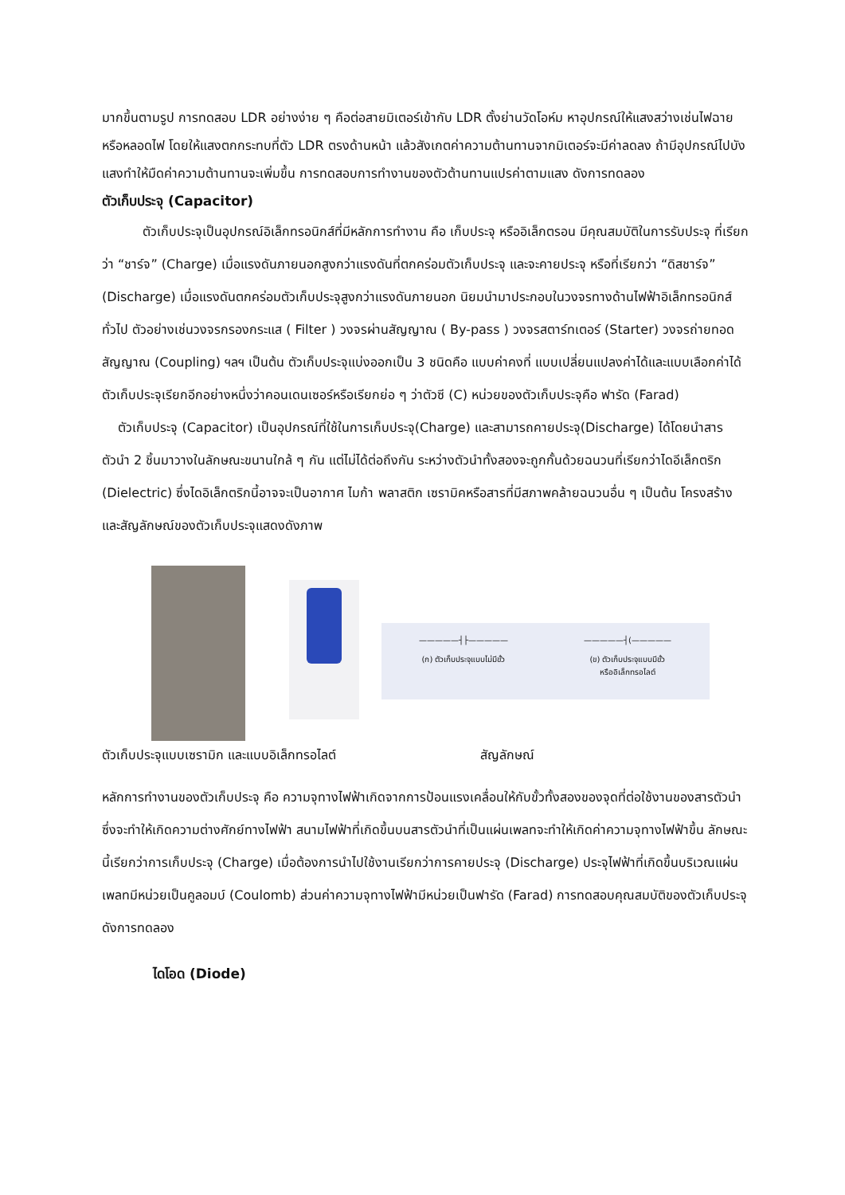มากขึ้นตามรูป การทดสอบ LDR อย่างง่าย ๆ คือต่อสายมิเตอร์เข้ากับ LDR ตั้งย่านวัดโอห์ม หาอุปกรณ์ให้แสงสว่างเช่นไฟฉายหรือหลอดไฟ โดยให้แสงตกกระทบที่ตัว LDR ตรงด้านหน้า แล้วสังเกตค่าความต้านทานจากมิเตอร์จะมีค่าลดลง ถ้ามีอุปกรณ์ไปบังแสงทำให้มืดค่าความต้านทานจะเพิ่มขึ้น การทดสอบการทำงานของตัวต้านทานแปรค่าตามแสง ดังการทดลอง
ตัวเก็บประจุ (Capacitor)
ตัวเก็บประจุเป็นอุปกรณ์อิเล็กทรอนิกส์ที่มีหลักการทำงาน คือ เก็บประจุ หรืออิเล็กตรอน มีคุณสมบัติในการรับประจุ ที่เรียกว่า “ชาร์จ” (Charge) เมื่อแรงดันภายนอกสูงกว่าแรงดันที่ตกคร่อมตัวเก็บประจุ และจะคายประจุ หรือที่เรียกว่า “ดิสชาร์จ” (Discharge) เมื่อแรงดันตกคร่อมตัวเก็บประจุสูงกว่าแรงดันภายนอก นิยมนำมาประกอบในวงจรทางด้านไฟฟ้าอิเล็กทรอนิกส์ทั่วไป ตัวอย่างเช่นวงจรกรองกระแส ( Filter ) วงจรผ่านสัญญาณ ( By-pass ) วงจรสตาร์ทเตอร์ (Starter) วงจรถ่ายทอดสัญญาณ (Coupling) ฯลฯ เป็นต้น ตัวเก็บประจุแบ่งออกเป็น 3 ชนิดคือ แบบค่าคงที่ แบบเปลี่ยนแปลงค่าได้และแบบเลือกค่าได้ ตัวเก็บประจุเรียกอีกอย่างหนึ่งว่าคอนเดนเซอร์หรือเรียกย่อ ๆ ว่าตัวซี (C) หน่วยของตัวเก็บประจุคือ ฟารัด (Farad)
ตัวเก็บประจุ (Capacitor) เป็นอุปกรณ์ที่ใช้ในการเก็บประจุ(Charge) และสามารถคายประจุ(Discharge) ได้โดยนำสารตัวนำ 2 ชิ้นมาวางในลักษณะขนานใกล้ ๆ กัน แต่ไม่ได้ต่อถึงกัน ระหว่างตัวนำทั้งสองจะถูกกั้นด้วยฉนวนที่เรียกว่าไดอีเล็กตริก (Dielectric) ซึ่งไดอิเล็กตริกนี้อาจจะเป็นอากาศ ไมก้า พลาสติก เซรามิคหรือสารที่มีสภาพคล้ายฉนวนอื่น ๆ เป็นต้น โครงสร้างและสัญลักษณ์ของตัวเก็บประจุแสดงดังภาพ
—————┤├—————
(ก) ตัวเก็บประจุแบบไม่มีขั้ว
—————┤(—————
(ข) ตัวเก็บประจุแบบมีขั้ว
หรืออิเล็กทรอไลต์
ตัวเก็บประจุแบบเซรามิก และแบบอิเล็กทรอไลต์ สัญลักษณ์
หลักการทำงานของตัวเก็บประจุ คือ ความจุทางไฟฟ้าเกิดจากการป้อนแรงเคลื่อนให้กับขั้วทั้งสองของจุดที่ต่อใช้งานของสารตัวนำซึ่งจะทำให้เกิดความต่างศักย์ทางไฟฟ้า สนามไฟฟ้าที่เกิดขึ้นบนสารตัวนำที่เป็นแผ่นเพลทจะทำให้เกิดค่าความจุทางไฟฟ้าขึ้น ลักษณะนี้เรียกว่าการเก็บประจุ (Charge) เมื่อต้องการนำไปใช้งานเรียกว่าการคายประจุ (Discharge) ประจุไฟฟ้าที่เกิดขึ้นบริเวณแผ่นเพลทมีหน่วยเป็นคูลอมบ์ (Coulomb) ส่วนค่าความจุทางไฟฟ้ามีหน่วยเป็นฟารัด (Farad) การทดสอบคุณสมบัติของตัวเก็บประจุ ดังการทดลอง
ไดโอด (Diode)